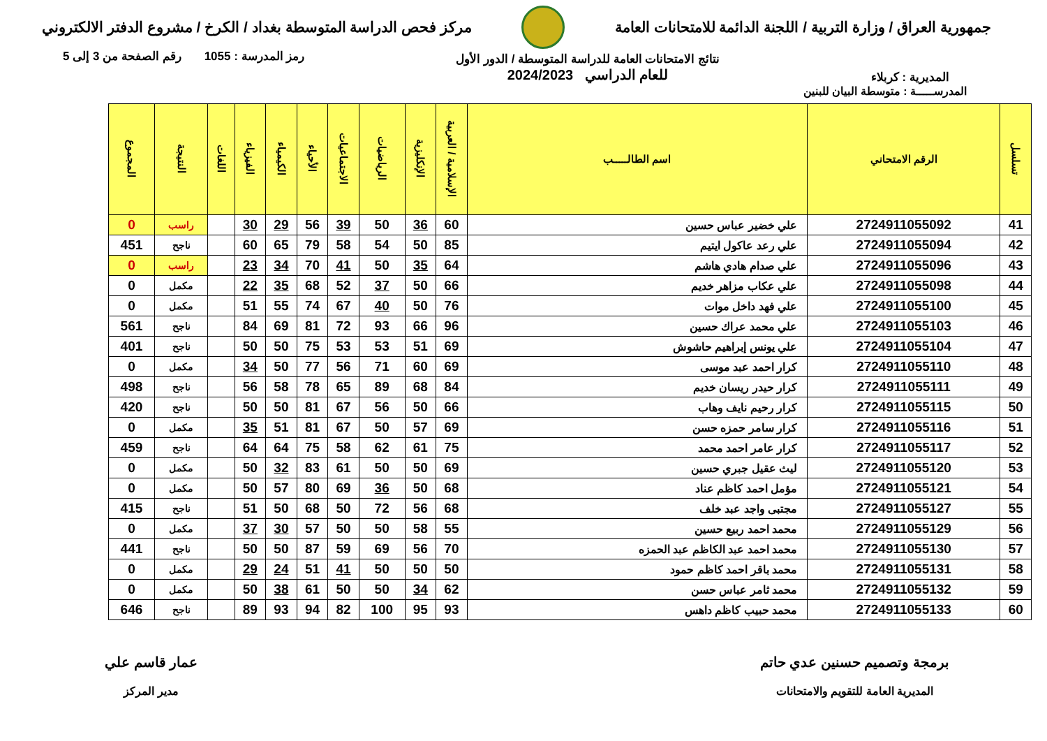جمهورية العراق / وزارة التربية / اللجنة الدائمة للامتحانات العامة
مركز فحص الدراسة المتوسطة بغداد / الكرخ / مشروع الدفتر الالكتروني
المديرية : كربلاء
نتائج الامتحانات العامة للدراسة المتوسطة / الدور الأول
للعام الدراسي 2024/2023
رمز المدرسة : 1055 رقم الصفحة من 3 إلى 5
المدرســـــة : متوسطة البيان للبنين
| تسلسل | الرقم الامتحاني | اسم الطالـــــب | الإسلامية / العربية | الإنكليزية | الرياضيات | الاجتماعيات | الأحياء | الكيمياء | الفيزياء | اللغات | النتيجة | المجموع |
| --- | --- | --- | --- | --- | --- | --- | --- | --- | --- | --- | --- | --- |
| 41 | 2724911055092 | علي خضير عباس حسين | 60 | 36 | 50 | 39 | 56 | 29 | 30 | | راسب | 0 |
| 42 | 2724911055094 | علي رعد عاكول ايتيم | 85 | 50 | 54 | 58 | 79 | 65 | 60 | | ناجح | 451 |
| 43 | 2724911055096 | علي صدام هادي هاشم | 64 | 35 | 50 | 41 | 70 | 34 | 23 | | راسب | 0 |
| 44 | 2724911055098 | علي عكاب مزاهر خديم | 66 | 50 | 37 | 52 | 68 | 35 | 22 | | مكمل | 0 |
| 45 | 2724911055100 | علي فهد داخل موات | 76 | 50 | 40 | 67 | 74 | 55 | 51 | | مكمل | 0 |
| 46 | 2724911055103 | علي محمد عراك حسين | 96 | 66 | 93 | 72 | 81 | 69 | 84 | | ناجح | 561 |
| 47 | 2724911055104 | علي يونس إبراهيم حاشوش | 69 | 51 | 53 | 53 | 75 | 50 | 50 | | ناجح | 401 |
| 48 | 2724911055110 | كرار احمد عبد موسى | 69 | 60 | 71 | 56 | 77 | 50 | 34 | | مكمل | 0 |
| 49 | 2724911055111 | كرار حيدر ريسان خديم | 84 | 68 | 89 | 65 | 78 | 58 | 56 | | ناجح | 498 |
| 50 | 2724911055115 | كرار رحيم نايف وهاب | 66 | 50 | 56 | 67 | 81 | 50 | 50 | | ناجح | 420 |
| 51 | 2724911055116 | كرار سامر حمزه حسن | 69 | 57 | 50 | 67 | 81 | 51 | 35 | | مكمل | 0 |
| 52 | 2724911055117 | كرار عامر احمد محمد | 75 | 61 | 62 | 58 | 75 | 64 | 64 | | ناجح | 459 |
| 53 | 2724911055120 | ليث عقيل جبري حسين | 69 | 50 | 50 | 61 | 83 | 32 | 50 | | مكمل | 0 |
| 54 | 2724911055121 | مؤمل احمد كاظم عناد | 68 | 50 | 36 | 69 | 80 | 57 | 50 | | مكمل | 0 |
| 55 | 2724911055127 | مجتبى واجد عبد خلف | 68 | 56 | 72 | 50 | 68 | 50 | 51 | | ناجح | 415 |
| 56 | 2724911055129 | محمد احمد ربيع حسين | 55 | 58 | 50 | 50 | 57 | 30 | 37 | | مكمل | 0 |
| 57 | 2724911055130 | محمد احمد عبد الكاظم عبد الحمزه | 70 | 56 | 69 | 59 | 87 | 50 | 50 | | ناجح | 441 |
| 58 | 2724911055131 | محمد باقر احمد كاظم حمود | 50 | 50 | 50 | 41 | 51 | 24 | 29 | | مكمل | 0 |
| 59 | 2724911055132 | محمد ثامر عباس حسن | 62 | 34 | 50 | 50 | 61 | 38 | 50 | | مكمل | 0 |
| 60 | 2724911055133 | محمد حبيب كاظم داهس | 93 | 95 | 100 | 82 | 94 | 93 | 89 | | ناجح | 646 |
برمجة وتصميم حسنين عدي حاتم
المديرية العامة للتقويم والامتحانات
عمار قاسم علي
مدير المركز